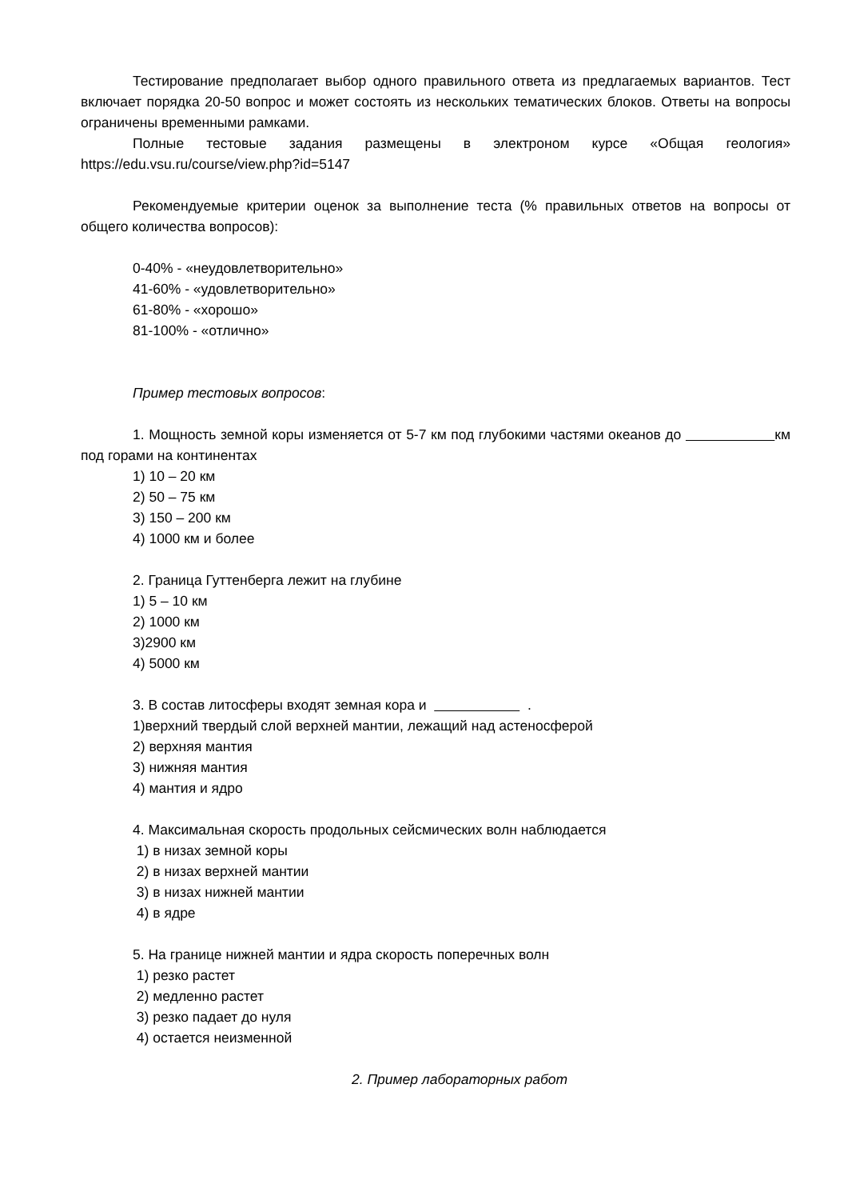Тестирование предполагает выбор одного правильного ответа из предлагаемых вариантов. Тест включает порядка 20-50 вопрос и может состоять из нескольких тематических блоков. Ответы на вопросы ограничены временными рамками.
Полные тестовые задания размещены в электроном курсе «Общая геология» https://edu.vsu.ru/course/view.php?id=5147
Рекомендуемые критерии оценок за выполнение теста (% правильных ответов на вопросы от общего количества вопросов):
0-40% - «неудовлетворительно»
41-60% - «удовлетворительно»
61-80% - «хорошо»
81-100% - «отлично»
Пример тестовых вопросов:
1. Мощность земной коры изменяется от 5-7 км под глубокими частями океанов до км под горами на континентах
1) 10 – 20 км
2) 50 – 75 км
3) 150 – 200 км
4) 1000 км и более
2. Граница Гуттенберга лежит на глубине
1) 5 – 10 км
2) 1000 км
3)2900 км
4) 5000 км
3. В состав литосферы входят земная кора и .
1)верхний твердый слой верхней мантии, лежащий над астеносферой
2) верхняя мантия
3) нижняя мантия
4) мантия и ядро
4. Максимальная скорость продольных сейсмических волн наблюдается
1) в низах земной коры
2) в низах верхней мантии
3) в низах нижней мантии
4) в ядре
5. На границе нижней мантии и ядра скорость поперечных волн
1) резко растет
2) медленно растет
3) резко падает до нуля
4) остается неизменной
2. Пример лабораторных работ